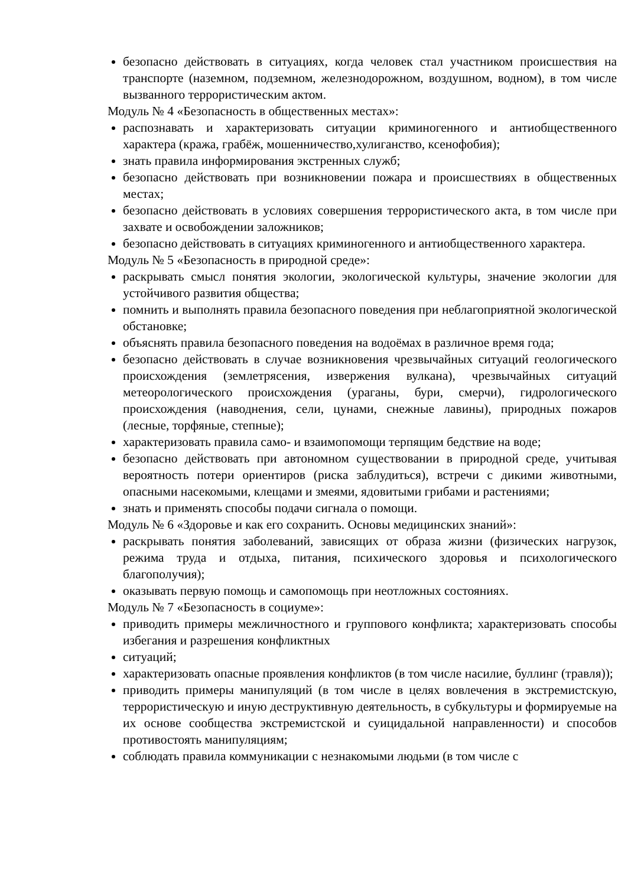безопасно действовать в ситуациях, когда человек стал участником происшествия на транспорте (наземном, подземном, железнодорожном, воздушном, водном), в том числе вызванного террористическим актом.
Модуль № 4 «Безопасность в общественных местах»:
распознавать и характеризовать ситуации криминогенного и антиобщественного характера (кража, грабёж, мошенничество,хулиганство, ксенофобия);
знать правила информирования экстренных служб;
безопасно действовать при возникновении пожара и происшествиях в общественных местах;
безопасно действовать в условиях совершения террористического акта, в том числе при захвате и освобождении заложников;
безопасно действовать в ситуациях криминогенного и антиобщественного характера.
Модуль № 5 «Безопасность в природной среде»:
раскрывать смысл понятия экологии, экологической культуры, значение экологии для устойчивого развития общества;
помнить и выполнять правила безопасного поведения при неблагоприятной экологической обстановке;
объяснять правила безопасного поведения на водоёмах в различное время года;
безопасно действовать в случае возникновения чрезвычайных ситуаций геологического происхождения (землетрясения, извержения вулкана), чрезвычайных ситуаций метеорологического происхождения (ураганы, бури, смерчи), гидрологического происхождения (наводнения, сели, цунами, снежные лавины), природных пожаров (лесные, торфяные, степные);
характеризовать правила само- и взаимопомощи терпящим бедствие на воде;
безопасно действовать при автономном существовании в природной среде, учитывая вероятность потери ориентиров (риска заблудиться), встречи с дикими животными, опасными насекомыми, клещами и змеями, ядовитыми грибами и растениями;
знать и применять способы подачи сигнала о помощи.
Модуль № 6 «Здоровье и как его сохранить. Основы медицинских знаний»:
раскрывать понятия заболеваний, зависящих от образа жизни (физических нагрузок, режима труда и отдыха, питания, психического здоровья и психологического благополучия);
оказывать первую помощь и самопомощь при неотложных состояниях.
Модуль № 7 «Безопасность в социуме»:
приводить примеры межличностного и группового конфликта; характеризовать способы избегания и разрешения конфликтных
ситуаций;
характеризовать опасные проявления конфликтов (в том числе насилие, буллинг (травля));
приводить примеры манипуляций (в том числе в целях вовлечения в экстремистскую, террористическую и иную деструктивную деятельность, в субкультуры и формируемые на их основе сообщества экстремистской и суицидальной направленности) и способов противостоять манипуляциям;
соблюдать правила коммуникации с незнакомыми людьми (в том числе с